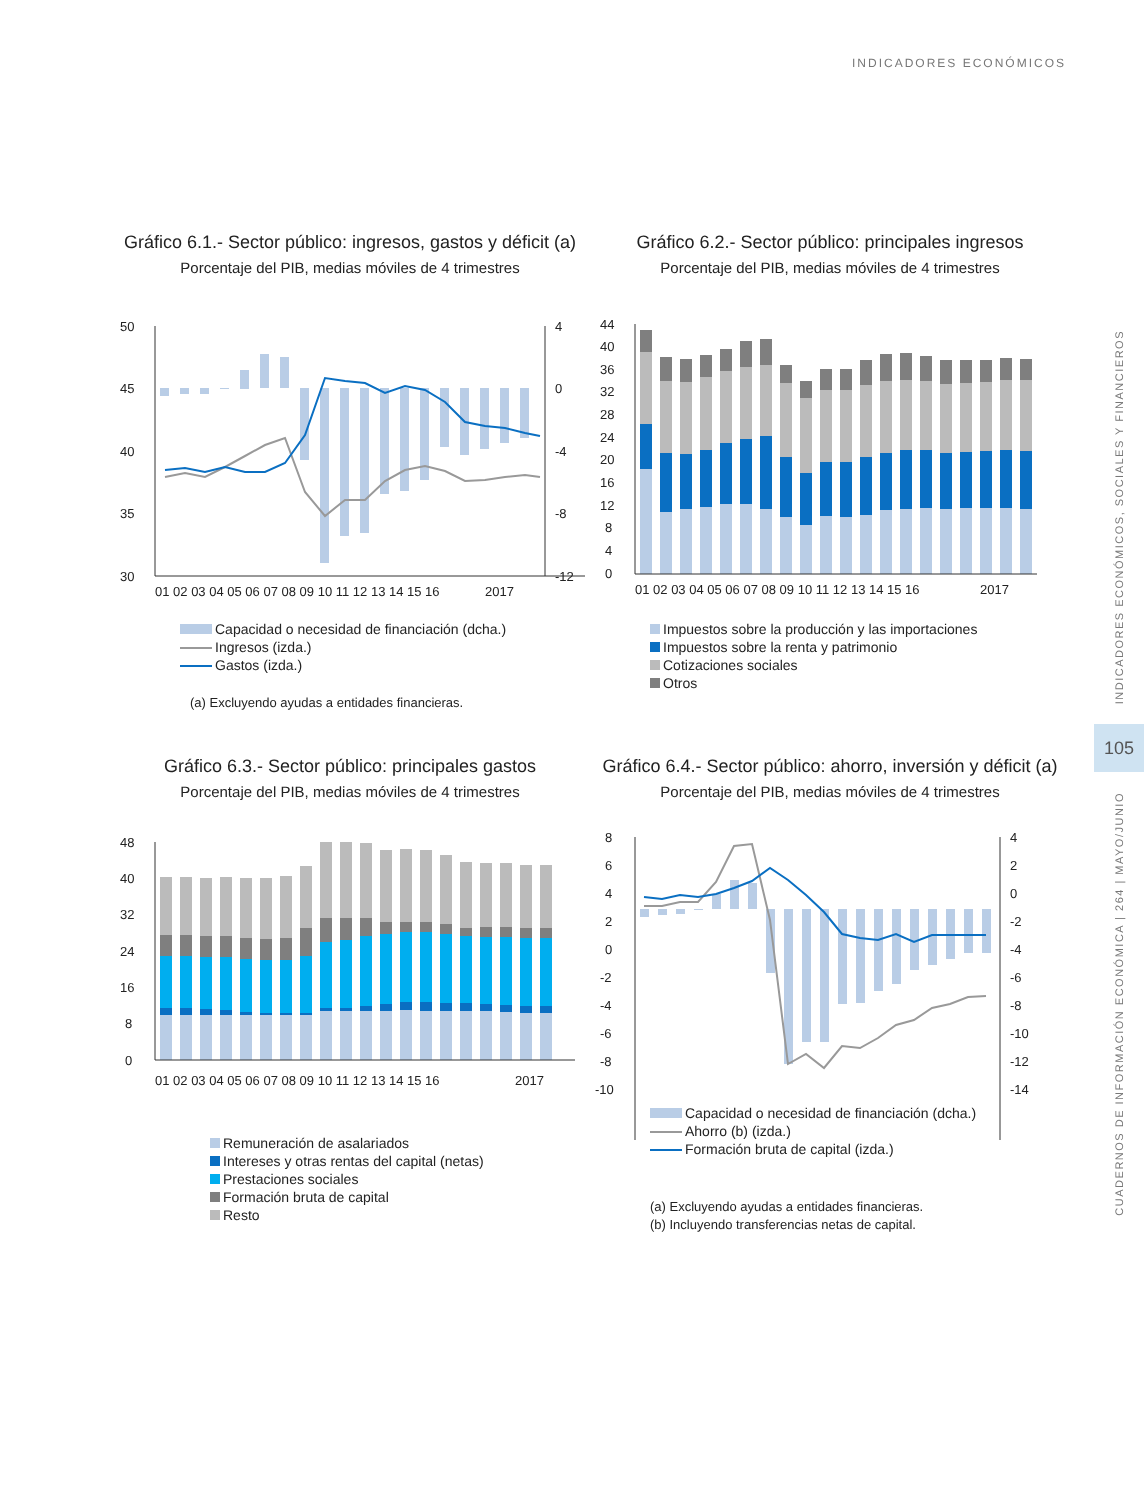INDICADORES ECONÓMICOS
Gráfico 6.1.- Sector público: ingresos, gastos y déficit (a)
Porcentaje del PIB, medias móviles de 4 trimestres
50
45
40
35
30
4
0
-4
-8
-12
01 02 03 04 05 06 07 08 09 10 11 12 13 14 15 16
2017
Capacidad o necesidad de financiación (dcha.)
Ingresos (izda.)
Gastos (izda.)
(a) Excluyendo ayudas a entidades financieras.
Gráfico 6.2.- Sector público: principales ingresos
Porcentaje del PIB, medias móviles de 4 trimestres
44
40
36
32
28
24
20
16
12
8
4
0
01 02 03 04 05 06 07 08 09 10 11 12 13 14 15 16
2017
Impuestos sobre la producción y las importaciones
Impuestos sobre la renta y patrimonio
Cotizaciones sociales
Otros
Gráfico 6.3.- Sector público: principales gastos
Porcentaje del PIB, medias móviles de 4 trimestres
48
40
32
24
16
8
0
01 02 03 04 05 06 07 08 09 10 11 12 13 14 15 16
2017
Remuneración de asalariados
Intereses y otras rentas del capital (netas)
Prestaciones sociales
Formación bruta de capital
Resto
Gráfico 6.4.- Sector público: ahorro, inversión y déficit (a)
Porcentaje del PIB, medias móviles de 4 trimestres
8
6
4
2
0
-2
-4
-6
-8
-10
4
2
0
-2
-4
-6
-8
-10
-12
-14
Capacidad o necesidad de financiación (dcha.)
Ahorro (b) (izda.)
Formación bruta de capital (izda.)
(a) Excluyendo ayudas a entidades financieras.
(b) Incluyendo transferencias netas de capital.
INDICADORES ECONÓMICOS, SOCIALES Y FINANCIEROS
105
CUADERNOS DE INFORMACIÓN ECONÓMICA | 264 | MAYO/JUNIO